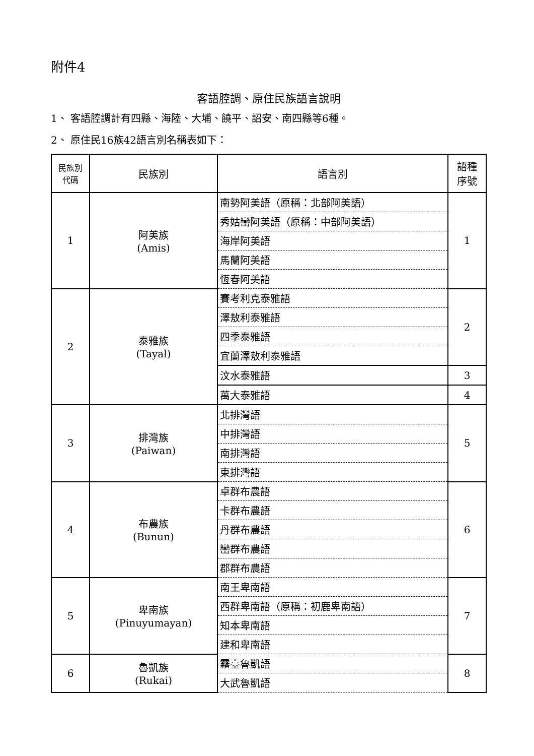附件4
客語腔調、原住民族語言說明
1、 客語腔調計有四縣、海陸、大埔、饒平、詔安、南四縣等6種。
2、 原住民16族42語言別名稱表如下：
| 民族別 代碼 | 民族別 | 語言別 | 語種 序號 |
| --- | --- | --- | --- |
| 1 | 阿美族 (Amis) | 南勢阿美語（原稱：北部阿美語） | 1 |
| | | 秀姑巒阿美語（原稱：中部阿美語） | |
| | | 海岸阿美語 | |
| | | 馬蘭阿美語 | |
| | | 恆春阿美語 | |
| 2 | 泰雅族 (Tayal) | 賽考利克泰雅語 | 2 |
| | | 澤敖利泰雅語 | |
| | | 四季泰雅語 | |
| | | 宜蘭澤敖利泰雅語 | |
| | | 汶水泰雅語 | 3 |
| | | 萬大泰雅語 | 4 |
| 3 | 排灣族 (Paiwan) | 北排灣語 | 5 |
| | | 中排灣語 | |
| | | 南排灣語 | |
| | | 東排灣語 | |
| 4 | 布農族 (Bunun) | 卓群布農語 | 6 |
| | | 卡群布農語 | |
| | | 丹群布農語 | |
| | | 巒群布農語 | |
| | | 郡群布農語 | |
| 5 | 卑南族 (Pinuyumayan) | 南王卑南語 | 7 |
| | | 西群卑南語（原稱：初鹿卑南語） | |
| | | 知本卑南語 | |
| | | 建和卑南語 | |
| 6 | 魯凱族 (Rukai) | 霧臺魯凱語 | 8 |
| | | 大武魯凱語 | |